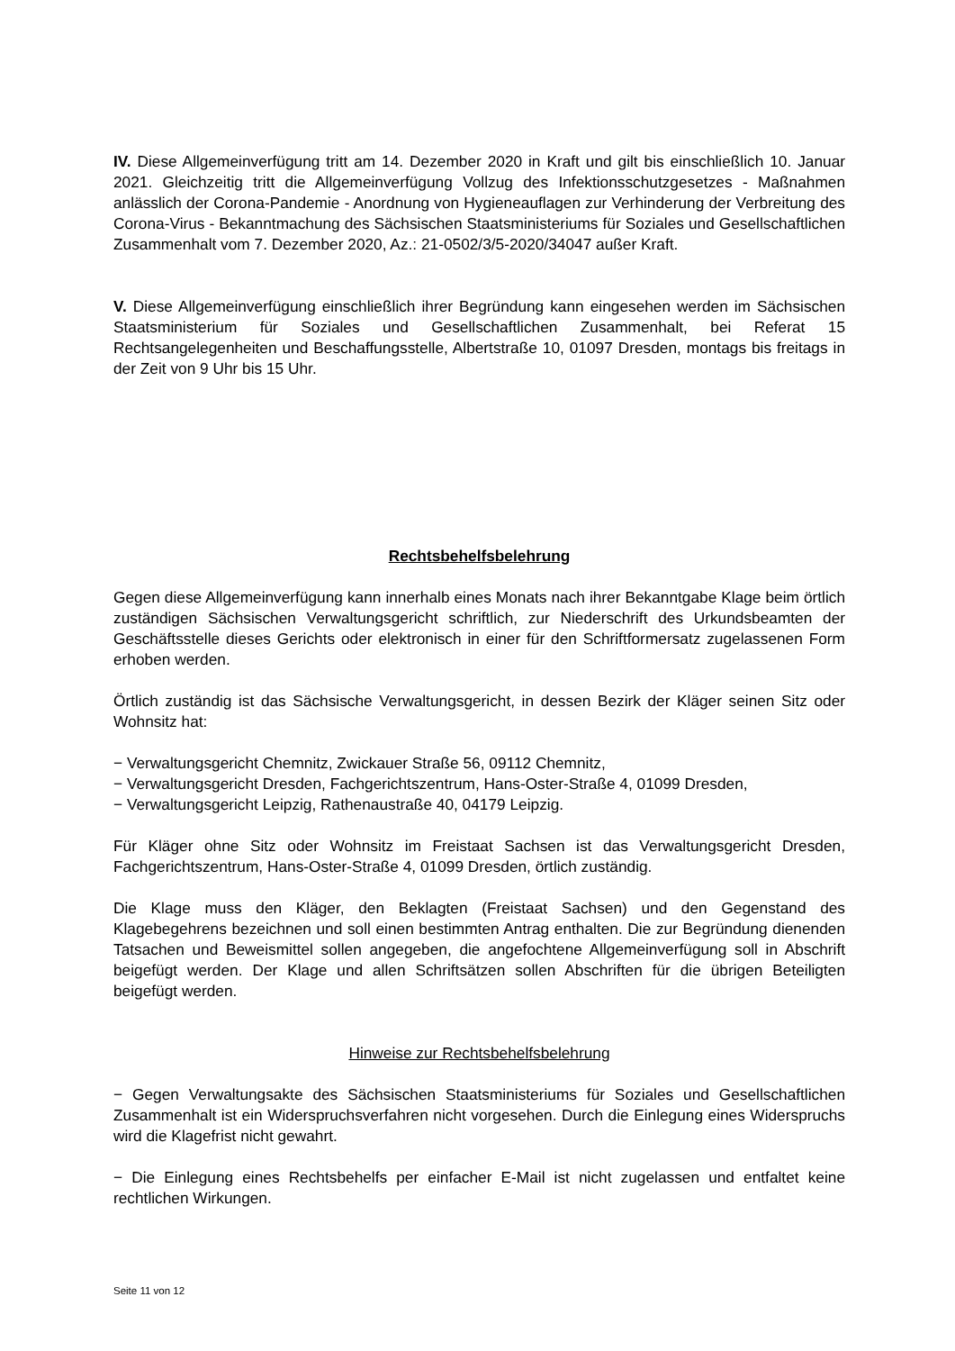IV. Diese Allgemeinverfügung tritt am 14. Dezember 2020 in Kraft und gilt bis einschließlich 10. Januar 2021. Gleichzeitig tritt die Allgemeinverfügung Vollzug des Infektionsschutzgesetzes - Maßnahmen anlässlich der Corona-Pandemie - Anordnung von Hygieneauflagen zur Verhinderung der Verbreitung des Corona-Virus - Bekanntmachung des Sächsischen Staatsministeriums für Soziales und Gesellschaftlichen Zusammenhalt vom 7. Dezember 2020, Az.: 21-0502/3/5-2020/34047 außer Kraft.
V. Diese Allgemeinverfügung einschließlich ihrer Begründung kann eingesehen werden im Sächsischen Staatsministerium für Soziales und Gesellschaftlichen Zusammenhalt, bei Referat 15 Rechtsangelegenheiten und Beschaffungsstelle, Albertstraße 10, 01097 Dresden, montags bis freitags in der Zeit von 9 Uhr bis 15 Uhr.
Rechtsbehelfsbelehrung
Gegen diese Allgemeinverfügung kann innerhalb eines Monats nach ihrer Bekanntgabe Klage beim örtlich zuständigen Sächsischen Verwaltungsgericht schriftlich, zur Niederschrift des Urkundsbeamten der Geschäftsstelle dieses Gerichts oder elektronisch in einer für den Schriftformersatz zugelassenen Form erhoben werden.
Örtlich zuständig ist das Sächsische Verwaltungsgericht, in dessen Bezirk der Kläger seinen Sitz oder Wohnsitz hat:
− Verwaltungsgericht Chemnitz, Zwickauer Straße 56, 09112 Chemnitz,
− Verwaltungsgericht Dresden, Fachgerichtszentrum, Hans-Oster-Straße 4, 01099 Dresden,
− Verwaltungsgericht Leipzig, Rathenaustraße 40, 04179 Leipzig.
Für Kläger ohne Sitz oder Wohnsitz im Freistaat Sachsen ist das Verwaltungsgericht Dresden, Fachgerichtszentrum, Hans-Oster-Straße 4, 01099 Dresden, örtlich zuständig.
Die Klage muss den Kläger, den Beklagten (Freistaat Sachsen) und den Gegenstand des Klagebegehrens bezeichnen und soll einen bestimmten Antrag enthalten. Die zur Begründung dienenden Tatsachen und Beweismittel sollen angegeben, die angefochtene Allgemeinverfügung soll in Abschrift beigefügt werden. Der Klage und allen Schriftsätzen sollen Abschriften für die übrigen Beteiligten beigefügt werden.
Hinweise zur Rechtsbehelfsbelehrung
− Gegen Verwaltungsakte des Sächsischen Staatsministeriums für Soziales und Gesellschaftlichen Zusammenhalt ist ein Widerspruchsverfahren nicht vorgesehen. Durch die Einlegung eines Widerspruchs wird die Klagefrist nicht gewahrt.
− Die Einlegung eines Rechtsbehelfs per einfacher E-Mail ist nicht zugelassen und entfaltet keine rechtlichen Wirkungen.
Seite 11 von 12